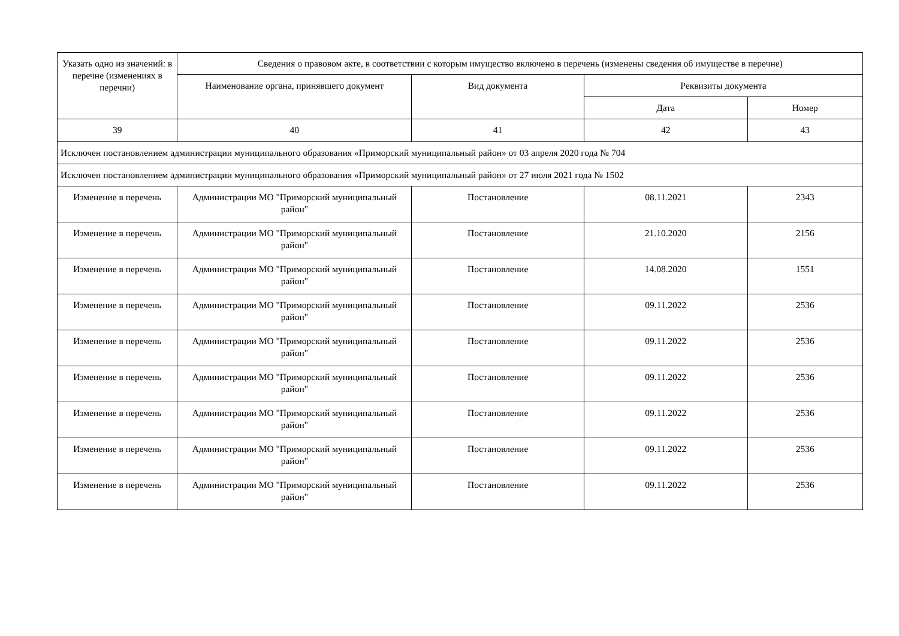| Указать одно из значений: в перечне (изменениях в перечни) | Сведения о правовом акте, в соответствии с которым имущество включено в перечень (изменены сведения об имуществе в перечне) | | | |
| --- | --- | --- | --- | --- |
| | Наименование органа, принявшего документ | Вид документа | Реквизиты документа | |
| | | | Дата | Номер |
| 39 | 40 | 41 | 42 | 43 |
| Исключен постановлением администрации муниципального образования «Приморский муниципальный район» от 03 апреля 2020 года № 704 | | | | |
| Исключен постановлением администрации муниципального образования «Приморский муниципальный район» от 27 июля 2021 года № 1502 | | | | |
| Изменение в перечень | Администрации МО "Приморский муниципальный район" | Постановление | 08.11.2021 | 2343 |
| Изменение в перечень | Администрации МО "Приморский муниципальный район" | Постановление | 21.10.2020 | 2156 |
| Изменение в перечень | Администрации МО "Приморский муниципальный район" | Постановление | 14.08.2020 | 1551 |
| Изменение в перечень | Администрации МО "Приморский муниципальный район" | Постановление | 09.11.2022 | 2536 |
| Изменение в перечень | Администрации МО "Приморский муниципальный район" | Постановление | 09.11.2022 | 2536 |
| Изменение в перечень | Администрации МО "Приморский муниципальный район" | Постановление | 09.11.2022 | 2536 |
| Изменение в перечень | Администрации МО "Приморский муниципальный район" | Постановление | 09.11.2022 | 2536 |
| Изменение в перечень | Администрации МО "Приморский муниципальный район" | Постановление | 09.11.2022 | 2536 |
| Изменение в перечень | Администрации МО "Приморский муниципальный район" | Постановление | 09.11.2022 | 2536 |